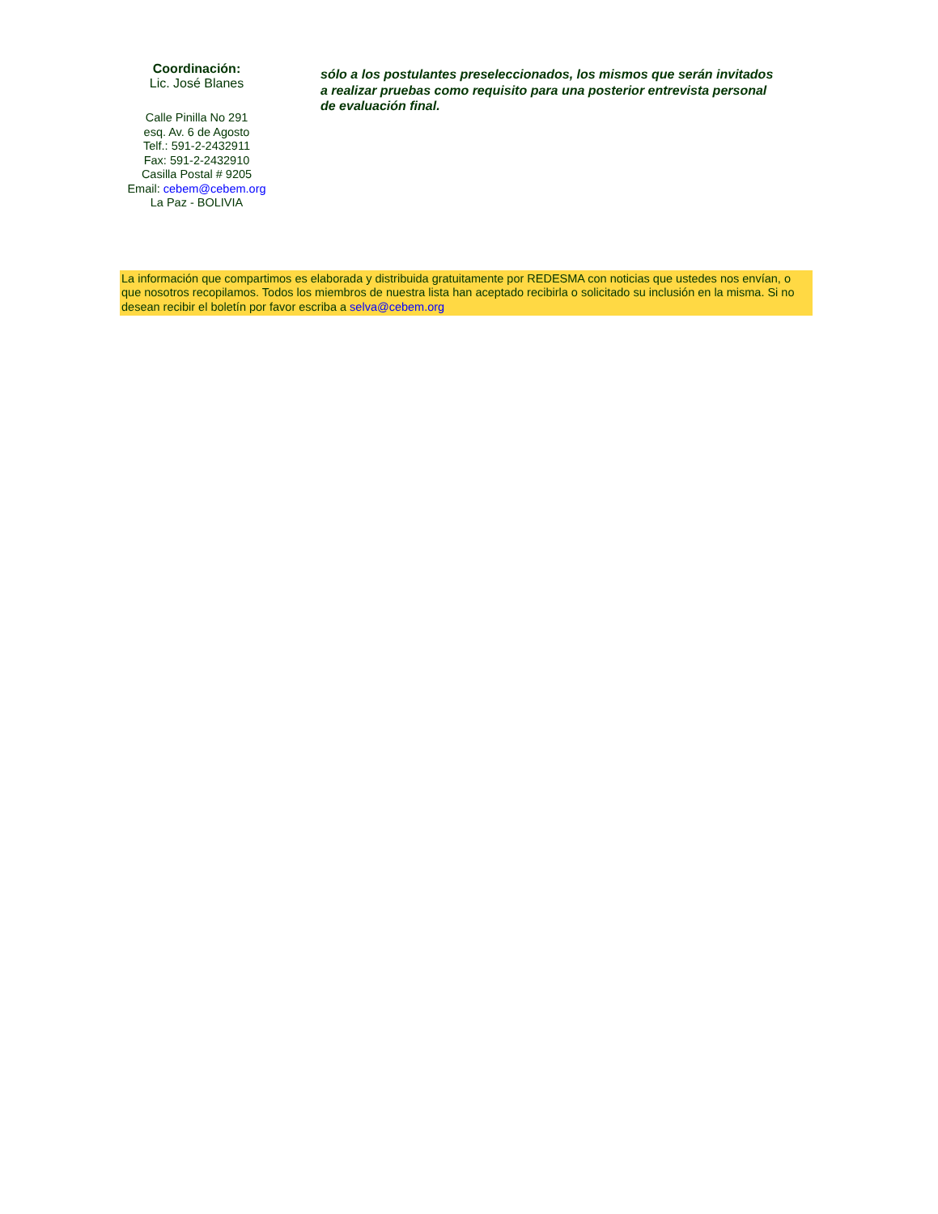Coordinación:
Lic. José Blanes
Calle Pinilla No 291
esq. Av. 6 de Agosto
Telf.: 591-2-2432911
Fax: 591-2-2432910
Casilla Postal # 9205
Email: cebem@cebem.org
La Paz - BOLIVIA
sólo a los postulantes preseleccionados, los mismos que serán invitados a realizar pruebas como requisito para una posterior entrevista personal de evaluación final.
La información que compartimos es elaborada y distribuida gratuitamente por REDESMA con noticias que ustedes nos envían, o que nosotros recopilamos. Todos los miembros de nuestra lista han aceptado recibirla o solicitado su inclusión en la misma. Si no desean recibir el boletín por favor escriba a selva@cebem.org